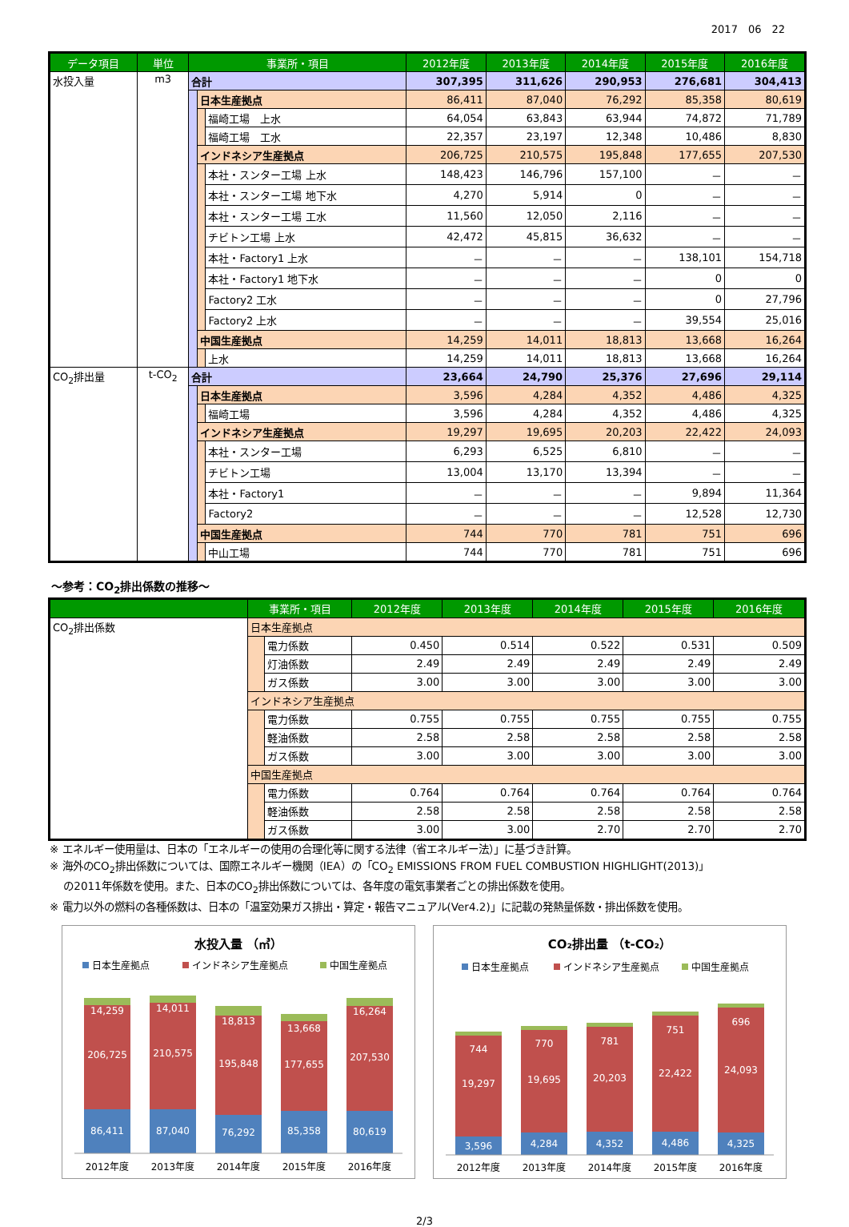2017　06　22
| データ項目 | 単位 | 事業所・項目 | | | 2012年度 | 2013年度 | 2014年度 | 2015年度 | 2016年度 |
| --- | --- | --- | --- | --- | --- | --- | --- | --- | --- |
| 水投入量 | m3 | 合計 | | | 307,395 | 311,626 | 290,953 | 276,681 | 304,413 |
| | | | 日本生産拠点 | | 86,411 | 87,040 | 76,292 | 85,358 | 80,619 |
| | | | | 福崎工場 上水 | 64,054 | 63,843 | 63,944 | 74,872 | 71,789 |
| | | | | 福崎工場 工水 | 22,357 | 23,197 | 12,348 | 10,486 | 8,830 |
| | | | インドネシア生産拠点 | | 206,725 | 210,575 | 195,848 | 177,655 | 207,530 |
| | | | | 本社・スンター工場 上水 | 148,423 | 146,796 | 157,100 | － | － |
| | | | | 本社・スンター工場 地下水 | 4,270 | 5,914 | 0 | － | － |
| | | | | 本社・スンター工場 工水 | 11,560 | 12,050 | 2,116 | － | － |
| | | | | チビトン工場 上水 | 42,472 | 45,815 | 36,632 | － | － |
| | | | | 本社・Factory1 上水 | － | － | － | 138,101 | 154,718 |
| | | | | 本社・Factory1 地下水 | － | － | － | 0 | 0 |
| | | | | Factory2 工水 | － | － | － | 0 | 27,796 |
| | | | | Factory2 上水 | － | － | － | 39,554 | 25,016 |
| | | | 中国生産拠点 | | 14,259 | 14,011 | 18,813 | 13,668 | 16,264 |
| | | | | 上水 | 14,259 | 14,011 | 18,813 | 13,668 | 16,264 |
| CO<sub>2</sub>排出量 | t-CO<sub>2</sub> | 合計 | | | 23,664 | 24,790 | 25,376 | 27,696 | 29,114 |
| | | | 日本生産拠点 | | 3,596 | 4,284 | 4,352 | 4,486 | 4,325 |
| | | | | 福崎工場 | 3,596 | 4,284 | 4,352 | 4,486 | 4,325 |
| | | | インドネシア生産拠点 | | 19,297 | 19,695 | 20,203 | 22,422 | 24,093 |
| | | | | 本社・スンター工場 | 6,293 | 6,525 | 6,810 | － | － |
| | | | | チビトン工場 | 13,004 | 13,170 | 13,394 | － | － |
| | | | | 本社・Factory1 | － | － | － | 9,894 | 11,364 |
| | | | | Factory2 | － | － | － | 12,528 | 12,730 |
| | | | 中国生産拠点 | | 744 | 770 | 781 | 751 | 696 |
| | | | | 中山工場 | 744 | 770 | 781 | 751 | 696 |
～参考：CO<sub>2</sub>排出係数の推移～
| | 事業所・項目 | | 2012年度 | 2013年度 | 2014年度 | 2015年度 | 2016年度 |
| --- | --- | --- | --- | --- | --- | --- | --- |
| CO<sub>2</sub>排出係数 | 日本生産拠点 | | | | | | |
| | | 電力係数 | 0.450 | 0.514 | 0.522 | 0.531 | 0.509 |
| | | 灯油係数 | 2.49 | 2.49 | 2.49 | 2.49 | 2.49 |
| | | ガス係数 | 3.00 | 3.00 | 3.00 | 3.00 | 3.00 |
| | インドネシア生産拠点 | | | | | | |
| | | 電力係数 | 0.755 | 0.755 | 0.755 | 0.755 | 0.755 |
| | | 軽油係数 | 2.58 | 2.58 | 2.58 | 2.58 | 2.58 |
| | | ガス係数 | 3.00 | 3.00 | 3.00 | 3.00 | 3.00 |
| | 中国生産拠点 | | | | | | |
| | | 電力係数 | 0.764 | 0.764 | 0.764 | 0.764 | 0.764 |
| | | 軽油係数 | 2.58 | 2.58 | 2.58 | 2.58 | 2.58 |
| | | ガス係数 | 3.00 | 3.00 | 2.70 | 2.70 | 2.70 |
※ エネルギー使用量は、日本の「エネルギーの使用の合理化等に関する法律（省エネルギー法）」に基づき計算。
※ 海外のCO<sub>2</sub>排出係数については、国際エネルギー機関（IEA）の「CO<sub>2</sub> EMISSIONS FROM FUEL COMBUSTION HIGHLIGHT(2013)」
　 の2011年係数を使用。また、日本のCO<sub>2</sub>排出係数については、各年度の電気事業者ごとの排出係数を使用。
※ 電力以外の燃料の各種係数は、日本の「温室効果ガス排出・算定・報告マニュアル(Ver4.2)」に記載の発熱量係数・排出係数を使用。
水投入量 （㎥）
日本生産拠点
インドネシア生産拠点
中国生産拠点
14,259
206,725
86,411
14,011
210,575
87,040
18,813
195,848
76,292
13,668
177,655
85,358
16,264
207,530
80,619
2012年度
2013年度
2014年度
2015年度
2016年度
CO₂排出量 （t-CO₂）
日本生産拠点
インドネシア生産拠点
中国生産拠点
744
19,297
3,596
770
19,695
4,284
781
20,203
4,352
751
22,422
4,486
696
24,093
4,325
2012年度
2013年度
2014年度
2015年度
2016年度
2/3